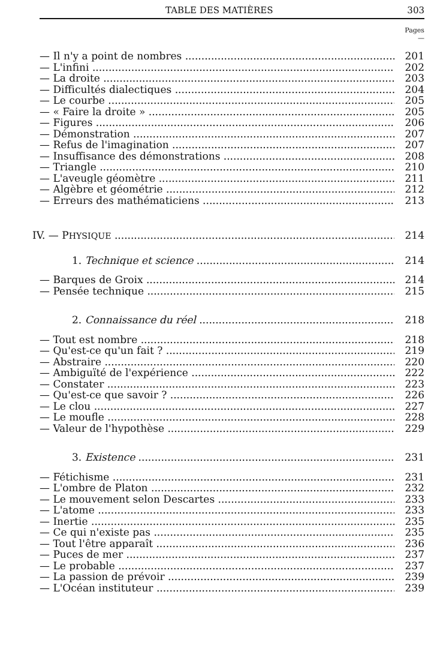TABLE DES MATIÈRES 303
Pages
—
— Il n'y a point de nombres 201
— L'infini 202
— La droite 203
— Difficultés dialectiques 204
— Le courbe 205
— « Faire la droite » 205
— Figures 206
— Démonstration 207
— Refus de l'imagination 207
— Insuffisance des démonstrations 208
— Triangle 210
— L'aveugle géomètre 211
— Algèbre et géométrie 212
— Erreurs des mathématiciens 213
IV. — PHYSIQUE 214
1. Technique et science 214
— Barques de Groix 214
— Pensée technique 215
2. Connaissance du réel 218
— Tout est nombre 218
— Qu'est-ce qu'un fait ? 219
— Abstraire 220
— Ambiguïté de l'expérience 222
— Constater 223
— Qu'est-ce que savoir ? 226
— Le clou 227
— Le moufle 228
— Valeur de l'hypothèse 229
3. Existence 231
— Fétichisme 231
— L'ombre de Platon 232
— Le mouvement selon Descartes 233
— L'atome 233
— Inertie 235
— Ce qui n'existe pas 235
— Tout l'être apparaît 236
— Puces de mer 237
— Le probable 237
— La passion de prévoir 239
— L'Océan instituteur 239